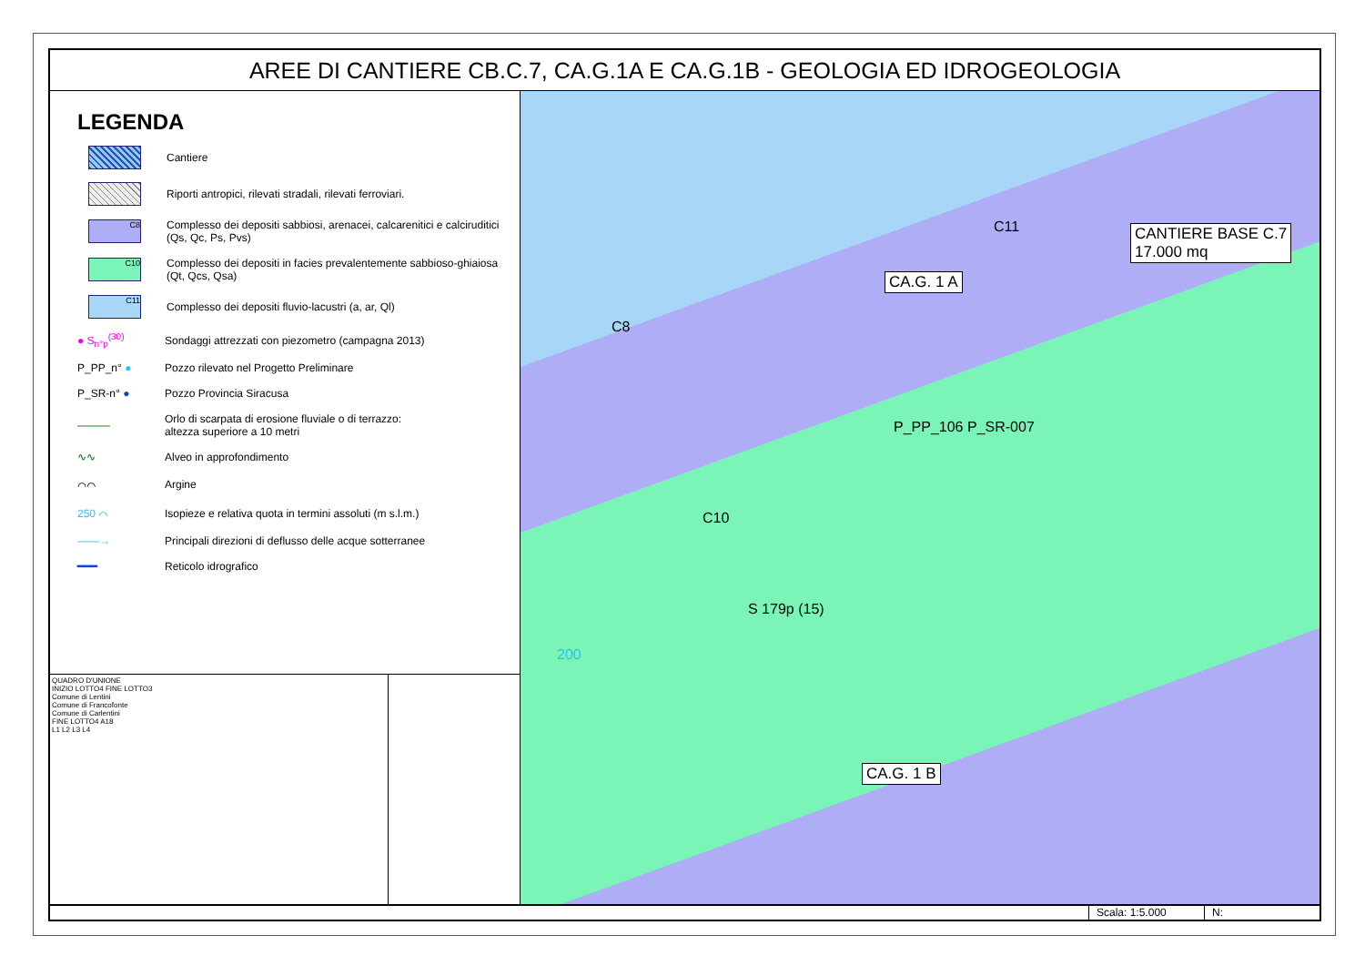AREE DI CANTIERE CB.C.7, CA.G.1A E CA.G.1B - GEOLOGIA ED IDROGEOLOGIA
LEGENDA
Cantiere
Riporti antropici, rilevati stradali, rilevati ferroviari.
C8
Complesso dei depositi sabbiosi, arenacei, calcarenitici e calciruditici
(Qs, Qc, Ps, Pvs)
C10
Complesso dei depositi in facies prevalentemente sabbioso-ghiaiosa
(Qt, Qcs, Qsa)
C11
Complesso dei depositi fluvio-lacustri (a, ar, Ql)
● S<sub>n°p</sub><sup>(30)</sup> Sondaggi attrezzati con piezometro (campagna 2013)
P_PP_n° ● Pozzo rilevato nel Progetto Preliminare
P_SR-n° ● Pozzo Provincia Siracusa
——— Orlo di scarpata di erosione fluviale o di terrazzo:
altezza superiore a 10 metri
∿∿ Alveo in approfondimento
⌒⌒ Argine
250 ⌒ Isopieze e relativa quota in termini assoluti (m s.l.m.)
——→ Principali direzioni di deflusso delle acque sotterranee
━━━ Reticolo idrografico
QUADRO D'UNIONE
INIZIO LOTTO4 FINE LOTTO3
Comune di Lentini
Comune di Francofonte
Comune di Carlentini
FINE LOTTO4 A18
L1 L2 L3 L4
CA.G. 1 A
CANTIERE BASE C.7
17.000 mq
CA.G. 1 B
C11
C8
C10
P_PP_106 P_SR-007
S 179p (15)
200
Scala: 1:5.000 N: